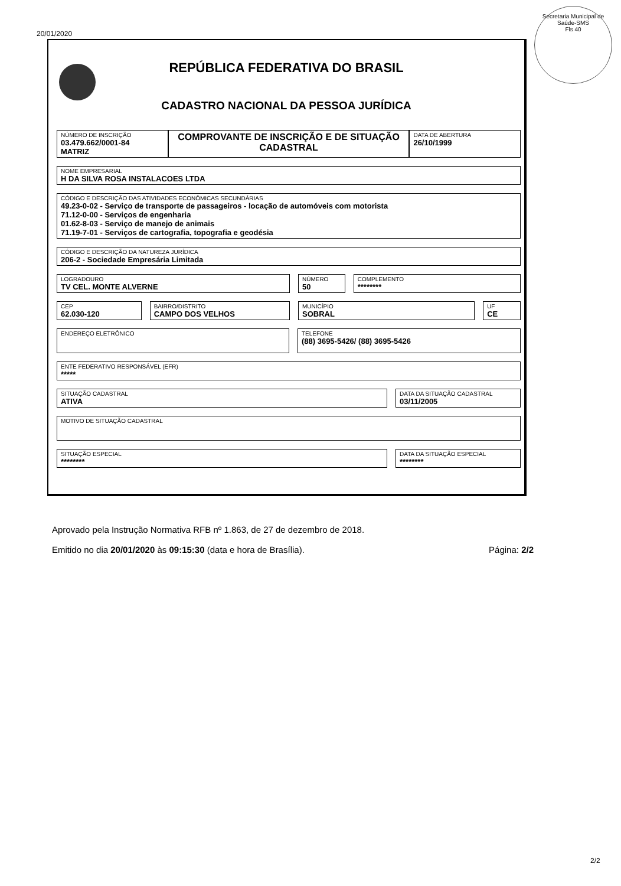20/01/2020
Secretaria Municipal de Saúde-SMS
Fls 40
REPÚBLICA FEDERATIVA DO BRASIL
CADASTRO NACIONAL DA PESSOA JURÍDICA
NÚMERO DE INSCRIÇÃO
03.479.662/0001-84
MATRIZ
COMPROVANTE DE INSCRIÇÃO E DE SITUAÇÃO CADASTRAL
DATA DE ABERTURA
26/10/1999
NOME EMPRESARIAL
H DA SILVA ROSA INSTALACOES LTDA
CÓDIGO E DESCRIÇÃO DAS ATIVIDADES ECONÔMICAS SECUNDÁRIAS
49.23-0-02 - Serviço de transporte de passageiros - locação de automóveis com motorista
71.12-0-00 - Serviços de engenharia
01.62-8-03 - Serviço de manejo de animais
71.19-7-01 - Serviços de cartografia, topografia e geodésia
CÓDIGO E DESCRIÇÃO DA NATUREZA JURÍDICA
206-2 - Sociedade Empresária Limitada
LOGRADOURO
TV CEL. MONTE ALVERNE
NÚMERO
50
COMPLEMENTO
********
CEP
62.030-120
BAIRRO/DISTRITO
CAMPO DOS VELHOS
MUNICÍPIO
SOBRAL
UF
CE
ENDEREÇO ELETRÔNICO
TELEFONE
(88) 3695-5426/ (88) 3695-5426
ENTE FEDERATIVO RESPONSÁVEL (EFR)
*****
SITUAÇÃO CADASTRAL
ATIVA
DATA DA SITUAÇÃO CADASTRAL
03/11/2005
MOTIVO DE SITUAÇÃO CADASTRAL
SITUAÇÃO ESPECIAL
********
DATA DA SITUAÇÃO ESPECIAL
********
Aprovado pela Instrução Normativa RFB nº 1.863, de 27 de dezembro de 2018.
Emitido no dia 20/01/2020 às 09:15:30 (data e hora de Brasília). Página: 2/2
2/2